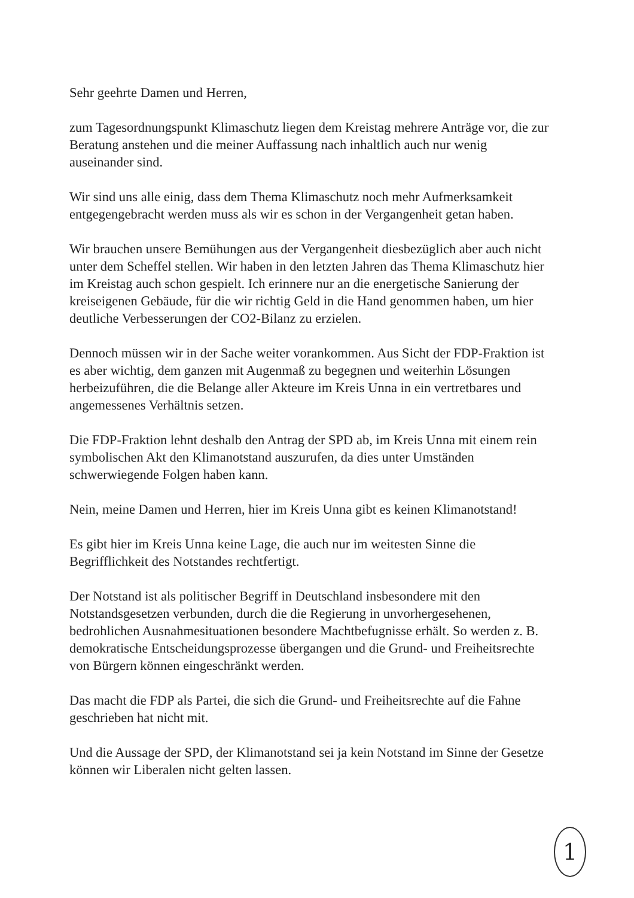Sehr geehrte Damen und Herren,
zum Tagesordnungspunkt Klimaschutz liegen dem Kreistag mehrere Anträge vor, die zur Beratung anstehen und die meiner Auffassung nach inhaltlich auch nur wenig auseinander sind.
Wir sind uns alle einig, dass dem Thema Klimaschutz noch mehr Aufmerksamkeit entgegengebracht werden muss als wir es schon in der Vergangenheit getan haben.
Wir brauchen unsere Bemühungen aus der Vergangenheit diesbezüglich aber auch nicht unter dem Scheffel stellen. Wir haben in den letzten Jahren das Thema Klimaschutz hier im Kreistag auch schon gespielt. Ich erinnere nur an die energetische Sanierung der kreiseigenen Gebäude, für die wir richtig Geld in die Hand genommen haben, um hier deutliche Verbesserungen der CO2-Bilanz zu erzielen.
Dennoch müssen wir in der Sache weiter vorankommen. Aus Sicht der FDP-Fraktion ist es aber wichtig, dem ganzen mit Augenmaß zu begegnen und weiterhin Lösungen herbeizuführen, die die Belange aller Akteure im Kreis Unna in ein vertretbares und angemessenes Verhältnis setzen.
Die FDP-Fraktion lehnt deshalb den Antrag der SPD ab, im Kreis Unna mit einem rein symbolischen Akt den Klimanotstand auszurufen, da dies unter Umständen schwerwiegende Folgen haben kann.
Nein, meine Damen und Herren, hier im Kreis Unna gibt es keinen Klimanotstand!
Es gibt hier im Kreis Unna keine Lage, die auch nur im weitesten Sinne die Begrifflichkeit des Notstandes rechtfertigt.
Der Notstand ist als politischer Begriff in Deutschland insbesondere mit den Notstandsgesetzen verbunden, durch die die Regierung in unvorhergesehenen, bedrohlichen Ausnahmesituationen besondere Machtbefugnisse erhält. So werden z. B. demokratische Entscheidungsprozesse übergangen und die Grund- und Freiheitsrechte von Bürgern können eingeschränkt werden.
Das macht die FDP als Partei, die sich die Grund- und Freiheitsrechte auf die Fahne geschrieben hat nicht mit.
Und die Aussage der SPD, der Klimanotstand sei ja kein Notstand im Sinne der Gesetze können wir Liberalen nicht gelten lassen.
1